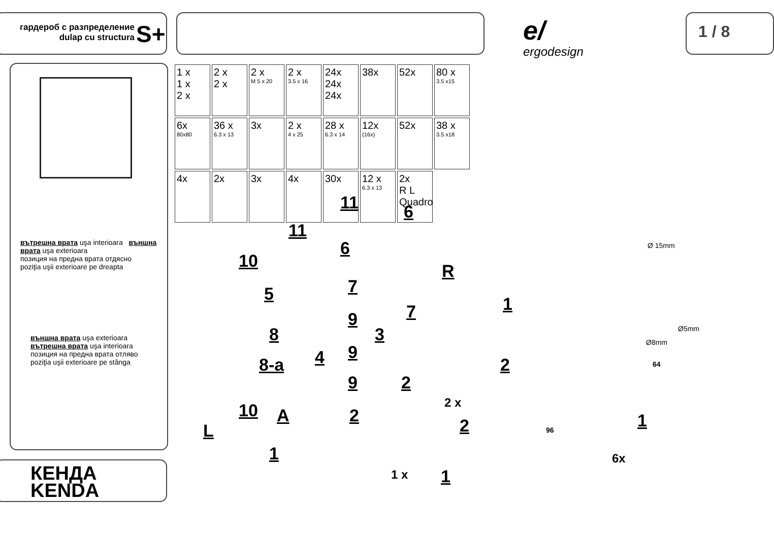гардероб с разпределение
dulap cu structura
S+ e/
ergodesign
1 / 8
вътрешна врата uşa interioara външна врата uşa exterioara
позиция на предна врата отдясно
poziţia uşii exterioare pe dreapta
външна врата uşa exterioara вътрешна врата uşa interioara
позиция на предна врата отляво
poziţia uşii exterioare pe stânga
КЕНДА
KENDA
1 x
1 x
2 x
2 x
2 x
2 x
M 5 x 20
2 x
3.5 x 16
24x
24x
24x
38x
52x
80 x
3.5 x15
6x
80x80
36 x
6.3 x 13
3x
2 x
4 x 25
28 x
6.3 x 14
12x
(16x)
52x
38 x
3.5 x18
4x
2x
3x
4x
30x
12 x
6.3 x 13
2x
R L
Quadro
11 6
11
6
10 R
5 7
7
9
8 3
4 9
8-a
9 2
10 A 2
L
1
1
2
2 x
2
1 x 1
Ø 15mm
Ø5mm
Ø8mm
64
96 1
6x